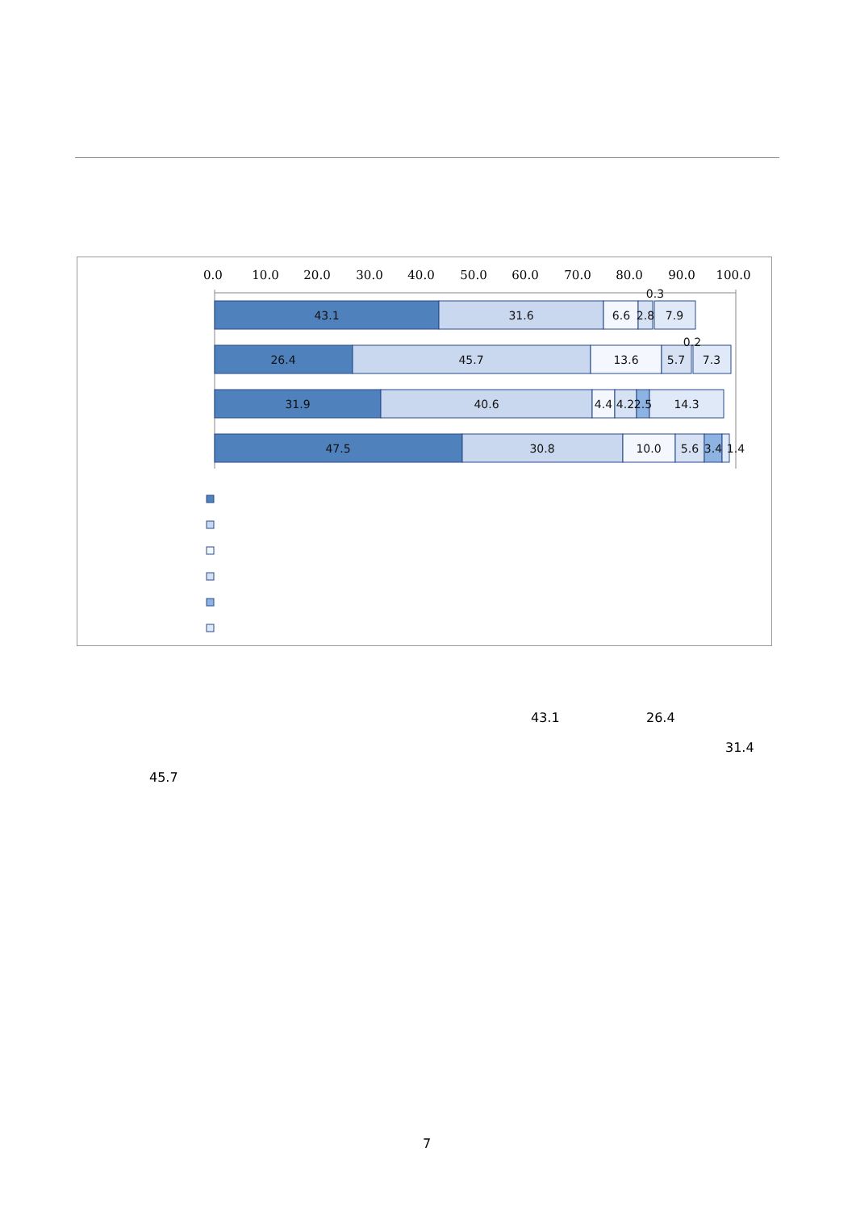0.0
10.0
20.0
30.0
40.0
50.0
60.0
70.0
80.0
90.0
100.0
43.1
31.6
6.6
2.8
0.3
7.9
26.4
45.7
13.6
5.7
0.2
7.3
31.9
40.6
4.4
4.2
2.5
14.3
47.5
30.8
10.0
5.6
3.4
1.4
43.1 26.4
31.4
45.7
7